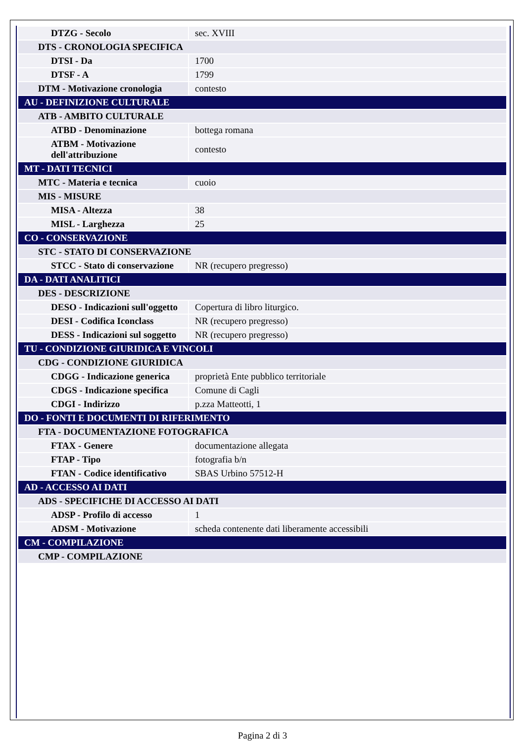| DTZG - Secolo | sec. XVIII |
| DTS - CRONOLOGIA SPECIFICA | |
| DTSI - Da | 1700 |
| DTSF - A | 1799 |
| DTM - Motivazione cronologia | contesto |
| AU - DEFINIZIONE CULTURALE | |
| ATB - AMBITO CULTURALE | |
| ATBD - Denominazione | bottega romana |
| ATBM - Motivazione dell'attribuzione | contesto |
| MT - DATI TECNICI | |
| MTC - Materia e tecnica | cuoio |
| MIS - MISURE | |
| MISA - Altezza | 38 |
| MISL - Larghezza | 25 |
| CO - CONSERVAZIONE | |
| STC - STATO DI CONSERVAZIONE | |
| STCC - Stato di conservazione | NR (recupero pregresso) |
| DA - DATI ANALITICI | |
| DES - DESCRIZIONE | |
| DESO - Indicazioni sull'oggetto | Copertura di libro liturgico. |
| DESI - Codifica Iconclass | NR (recupero pregresso) |
| DESS - Indicazioni sul soggetto | NR (recupero pregresso) |
| TU - CONDIZIONE GIURIDICA E VINCOLI | |
| CDG - CONDIZIONE GIURIDICA | |
| CDGG - Indicazione generica | proprietà Ente pubblico territoriale |
| CDGS - Indicazione specifica | Comune di Cagli |
| CDGI - Indirizzo | p.zza Matteotti, 1 |
| DO - FONTI E DOCUMENTI DI RIFERIMENTO | |
| FTA - DOCUMENTAZIONE FOTOGRAFICA | |
| FTAX - Genere | documentazione allegata |
| FTAP - Tipo | fotografia b/n |
| FTAN - Codice identificativo | SBAS Urbino 57512-H |
| AD - ACCESSO AI DATI | |
| ADS - SPECIFICHE DI ACCESSO AI DATI | |
| ADSP - Profilo di accesso | 1 |
| ADSM - Motivazione | scheda contenente dati liberamente accessibili |
| CM - COMPILAZIONE | |
| CMP - COMPILAZIONE | |
Pagina 2 di 3